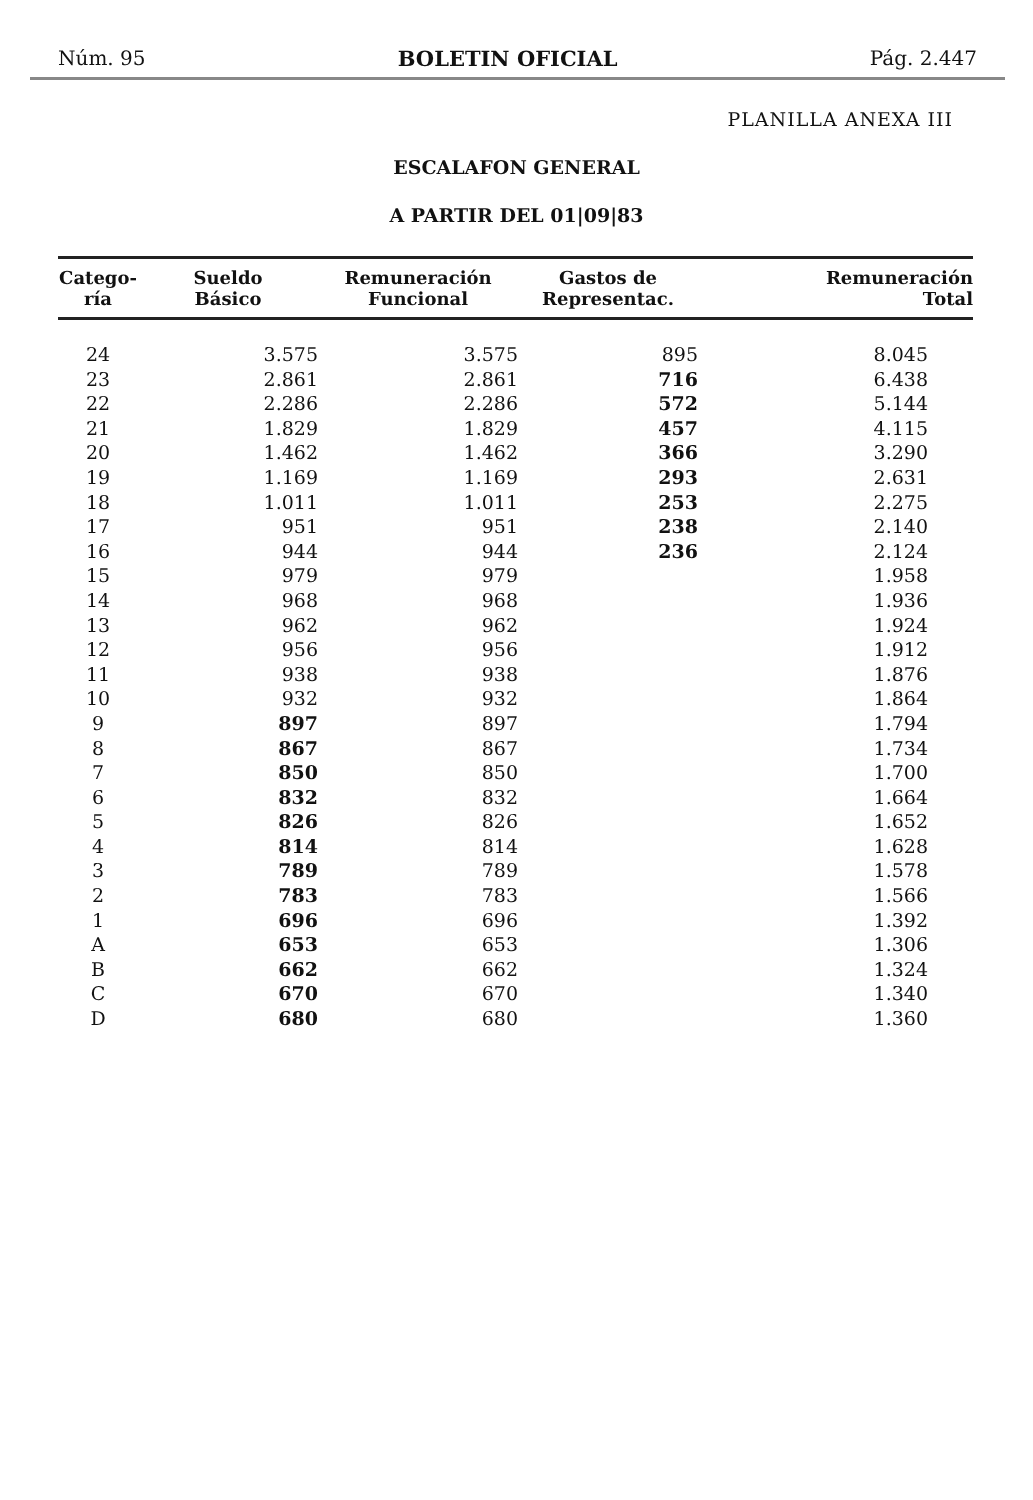Núm. 95 BOLETIN OFICIAL Pág. 2.447
PLANILLA ANEXA III
ESCALAFON GENERAL
A PARTIR DEL 01|09|83
| Catego- ría | Sueldo Básico | Remuneración Funcional | Gastos de Representac. | Remuneración Total |
| --- | --- | --- | --- | --- |
| 24 | 3.575 | 3.575 | 895 | 8.045 |
| 23 | 2.861 | 2.861 | 716 | 6.438 |
| 22 | 2.286 | 2.286 | 572 | 5.144 |
| 21 | 1.829 | 1.829 | 457 | 4.115 |
| 20 | 1.462 | 1.462 | 366 | 3.290 |
| 19 | 1.169 | 1.169 | 293 | 2.631 |
| 18 | 1.011 | 1.011 | 253 | 2.275 |
| 17 | 951 | 951 | 238 | 2.140 |
| 16 | 944 | 944 | 236 | 2.124 |
| 15 | 979 | 979 | | 1.958 |
| 14 | 968 | 968 | | 1.936 |
| 13 | 962 | 962 | | 1.924 |
| 12 | 956 | 956 | | 1.912 |
| 11 | 938 | 938 | | 1.876 |
| 10 | 932 | 932 | | 1.864 |
| 9 | 897 | 897 | | 1.794 |
| 8 | 867 | 867 | | 1.734 |
| 7 | 850 | 850 | | 1.700 |
| 6 | 832 | 832 | | 1.664 |
| 5 | 826 | 826 | | 1.652 |
| 4 | 814 | 814 | | 1.628 |
| 3 | 789 | 789 | | 1.578 |
| 2 | 783 | 783 | | 1.566 |
| 1 | 696 | 696 | | 1.392 |
| A | 653 | 653 | | 1.306 |
| B | 662 | 662 | | 1.324 |
| C | 670 | 670 | | 1.340 |
| D | 680 | 680 | | 1.360 |